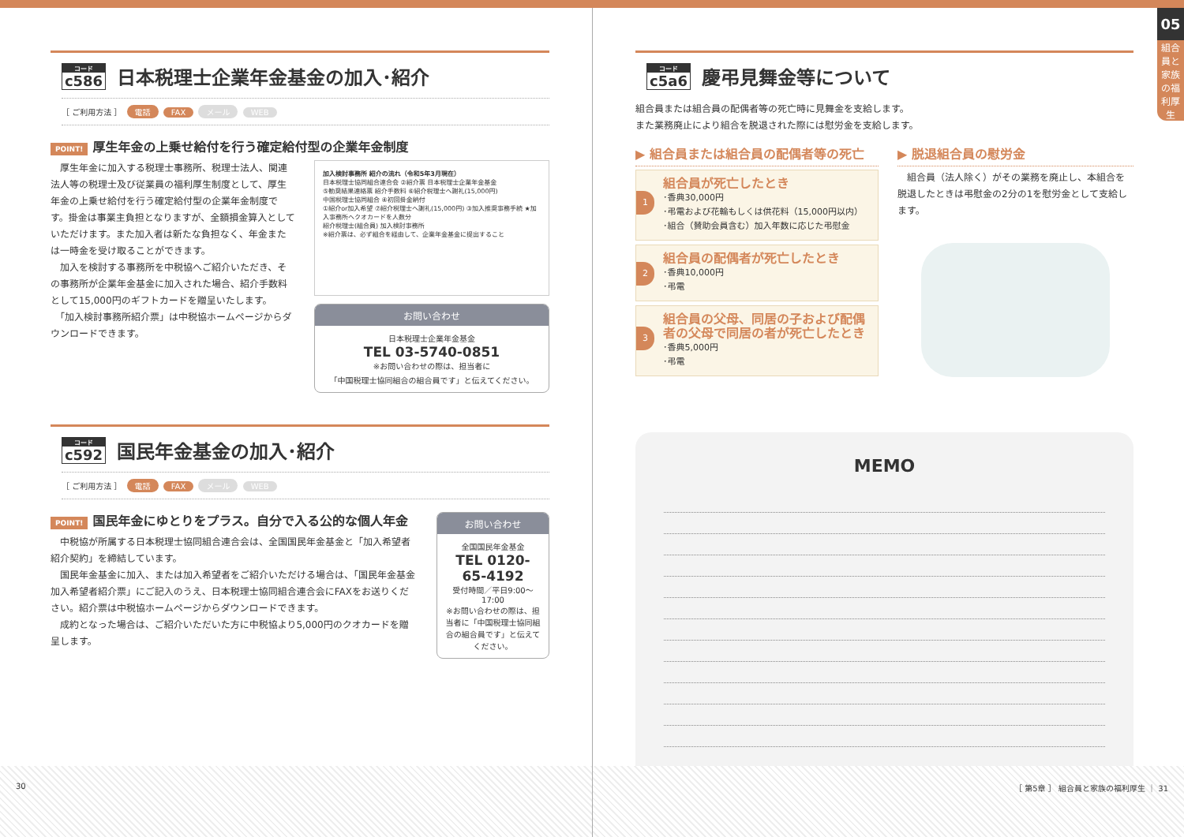コード
c586
日本税理士企業年金基金の加入･紹介
［ ご利用方法 ］ 電話 FAX メール WEB
POINT! 厚生年金の上乗せ給付を行う確定給付型の企業年金制度
　厚生年金に加入する税理士事務所、税理士法人、関連法人等の税理士及び従業員の福利厚生制度として、厚生年金の上乗せ給付を行う確定給付型の企業年金制度です。掛金は事業主負担となりますが、全額損金算入としていただけます。また加入者は新たな負担なく、年金または一時金を受け取ることができます。
　加入を検討する事務所を中税協へご紹介いただき、その事務所が企業年金基金に加入された場合、紹介手数料として15,000円のギフトカードを贈呈いたします。
　「加入検討事務所紹介票」は中税協ホームページからダウンロードできます。
加入検討事務所 紹介の流れ（令和5年3月現在）
日本税理士協同組合連合会 ②紹介票 日本税理士企業年金基金
⑤勧奨結果連絡票 紹介手数料 ⑥紹介税理士へ謝礼(15,000円)
中国税理士協同組合 ④初回掛金納付
①紹介or加入希望 ⑦紹介税理士へ謝礼(15,000円) ③加入推奨事務手続 ★加入事務所へクオカードを人数分
紹介税理士(組合員) 加入検討事務所
※紹介票は、必ず組合を経由して、企業年金基金に提出すること
お問い合わせ
日本税理士企業年金基金
TEL 03-5740-0851
※お問い合わせの際は、担当者に
「中国税理士協同組合の組合員です」と伝えてください。
コード
c592
国民年金基金の加入･紹介
［ ご利用方法 ］ 電話 FAX メール WEB
POINT! 国民年金にゆとりをプラス。自分で入る公的な個人年金
　中税協が所属する日本税理士協同組合連合会は、全国国民年金基金と「加入希望者紹介契約」を締結しています。
　国民年金基金に加入、または加入希望者をご紹介いただける場合は、「国民年金基金加入希望者紹介票」にご記入のうえ、日本税理士協同組合連合会にFAXをお送りください。紹介票は中税協ホームページからダウンロードできます。
　成約となった場合は、ご紹介いただいた方に中税協より5,000円のクオカードを贈呈します。
お問い合わせ
全国国民年金基金
TEL 0120-65-4192
受付時間／平日9:00～17:00
※お問い合わせの際は、担当者に「中国税理士協同組合の組合員です」と伝えてください。
30
05
組合員と家族の福利厚生
コード
c5a6
慶弔見舞金等について
組合員または組合員の配偶者等の死亡時に見舞金を支給します。
また業務廃止により組合を脱退された際には慰労金を支給します。
▶ 組合員または組合員の配偶者等の死亡
1 組合員が死亡したとき
･香典30,000円
･弔電および花輪もしくは供花料（15,000円以内）
･組合（賛助会員含む）加入年数に応じた弔慰金
2 組合員の配偶者が死亡したとき
･香典10,000円
･弔電
3 組合員の父母、同居の子および配偶者の父母で同居の者が死亡したとき
･香典5,000円
･弔電
▶ 脱退組合員の慰労金
　組合員（法人除く）がその業務を廃止し、本組合を脱退したときは弔慰金の2分の1を慰労金として支給します。
MEMO
［ 第5章 ］ 組合員と家族の福利厚生 ｜ 31